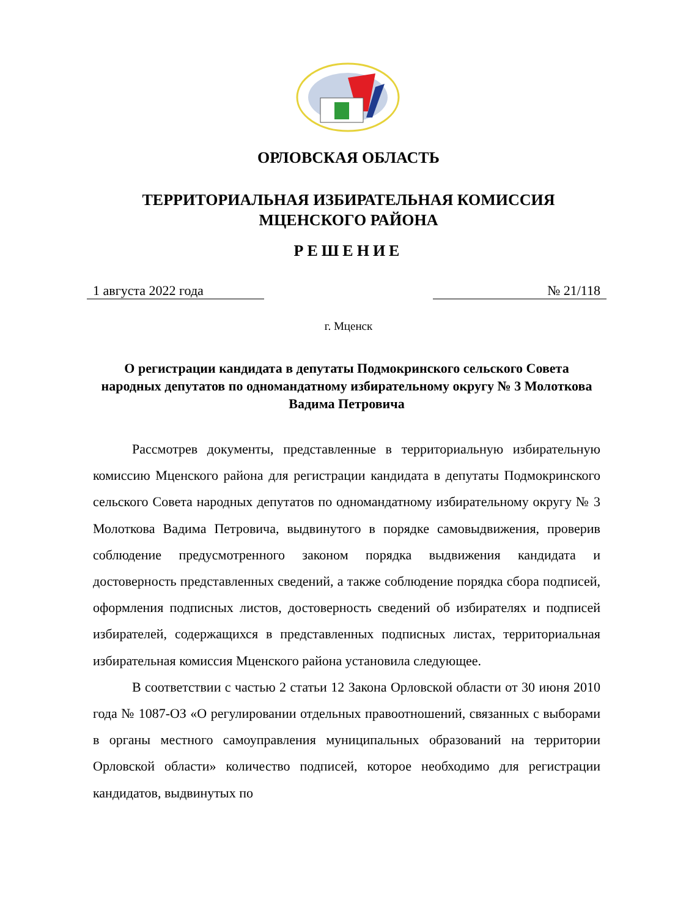ОРЛОВСКАЯ ОБЛАСТЬ
ТЕРРИТОРИАЛЬНАЯ ИЗБИРАТЕЛЬНАЯ КОМИССИЯ
МЦЕНСКОГО РАЙОНА
РЕШЕНИЕ
1 августа 2022 года № 21/118
г. Мценск
О регистрации кандидата в депутаты Подмокринского сельского Совета народных депутатов по одномандатному избирательному округу № 3 Молоткова Вадима Петровича
Рассмотрев документы, представленные в территориальную избирательную комиссию Мценского района для регистрации кандидата в депутаты Подмокринского сельского Совета народных депутатов по одномандатному избирательному округу № 3 Молоткова Вадима Петровича, выдвинутого в порядке самовыдвижения, проверив соблюдение предусмотренного законом порядка выдвижения кандидата и достоверность представленных сведений, а также соблюдение порядка сбора подписей, оформления подписных листов, достоверность сведений об избирателях и подписей избирателей, содержащихся в представленных подписных листах, территориальная избирательная комиссия Мценского района установила следующее.
В соответствии с частью 2 статьи 12 Закона Орловской области от 30 июня 2010 года № 1087-ОЗ «О регулировании отдельных правоотношений, связанных с выборами в органы местного самоуправления муниципальных образований на территории Орловской области» количество подписей, которое необходимо для регистрации кандидатов, выдвинутых по